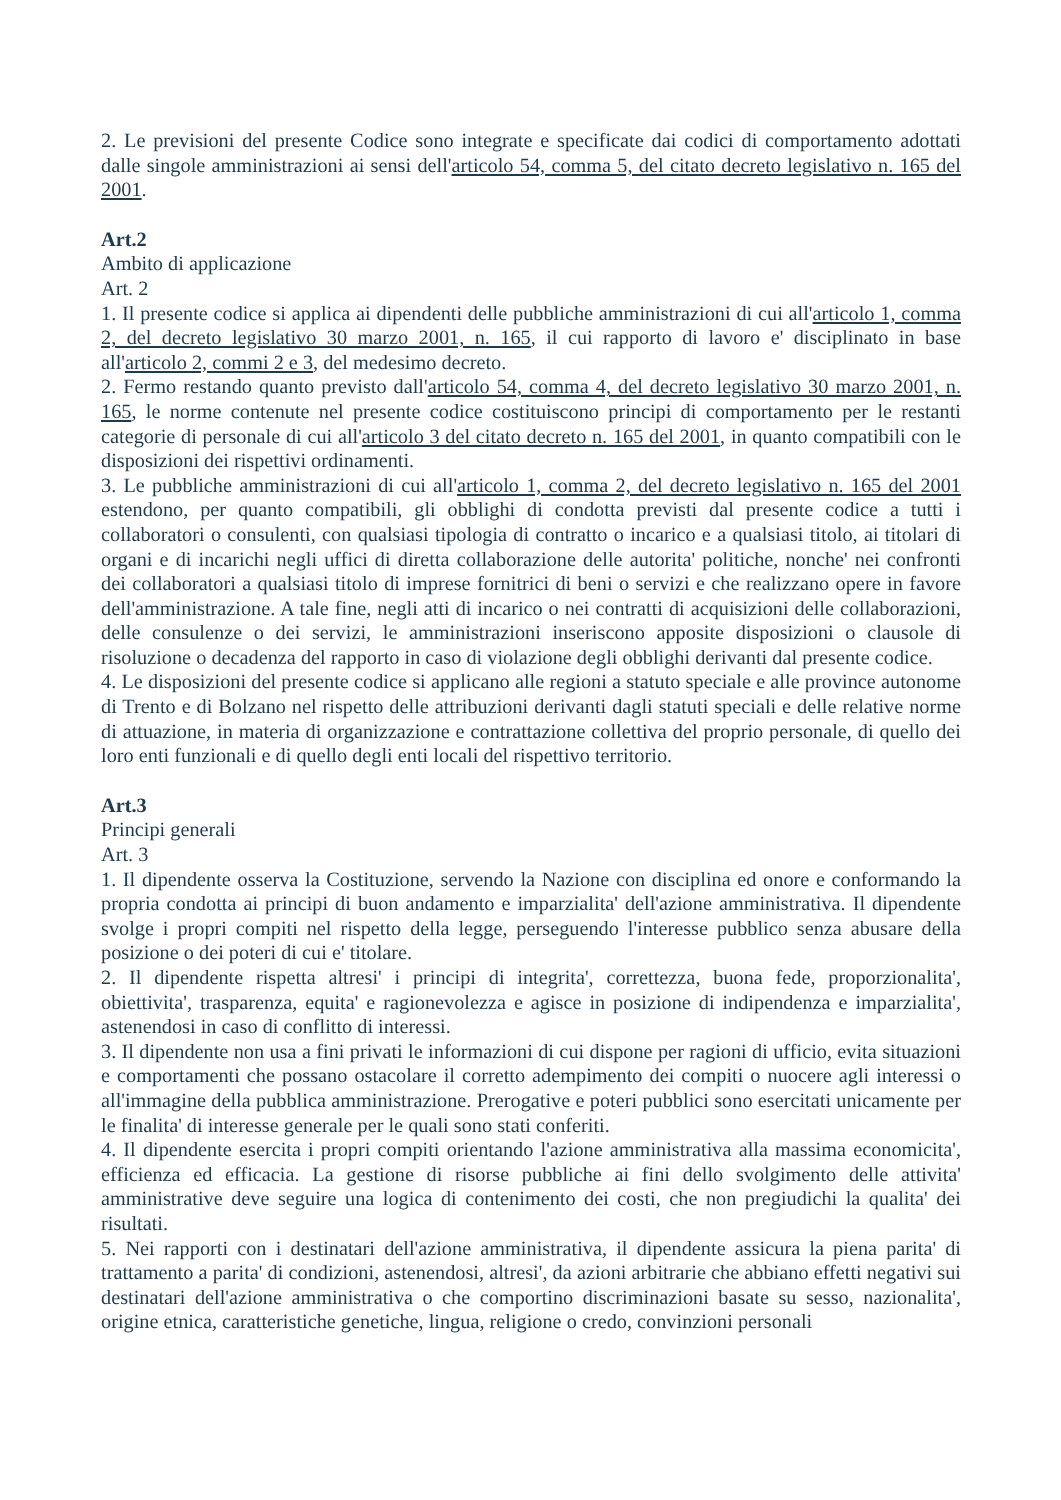2. Le previsioni del presente Codice sono integrate e specificate dai codici di comportamento adottati dalle singole amministrazioni ai sensi dell'articolo 54, comma 5, del citato decreto legislativo n. 165 del 2001.
Art.2
Ambito di applicazione
Art. 2
1. Il presente codice si applica ai dipendenti delle pubbliche amministrazioni di cui all'articolo 1, comma 2, del decreto legislativo 30 marzo 2001, n. 165, il cui rapporto di lavoro e' disciplinato in base all'articolo 2, commi 2 e 3, del medesimo decreto.
2. Fermo restando quanto previsto dall'articolo 54, comma 4, del decreto legislativo 30 marzo 2001, n. 165, le norme contenute nel presente codice costituiscono principi di comportamento per le restanti categorie di personale di cui all'articolo 3 del citato decreto n. 165 del 2001, in quanto compatibili con le disposizioni dei rispettivi ordinamenti.
3. Le pubbliche amministrazioni di cui all'articolo 1, comma 2, del decreto legislativo n. 165 del 2001 estendono, per quanto compatibili, gli obblighi di condotta previsti dal presente codice a tutti i collaboratori o consulenti, con qualsiasi tipologia di contratto o incarico e a qualsiasi titolo, ai titolari di organi e di incarichi negli uffici di diretta collaborazione delle autorita' politiche, nonche' nei confronti dei collaboratori a qualsiasi titolo di imprese fornitrici di beni o servizi e che realizzano opere in favore dell'amministrazione. A tale fine, negli atti di incarico o nei contratti di acquisizioni delle collaborazioni, delle consulenze o dei servizi, le amministrazioni inseriscono apposite disposizioni o clausole di risoluzione o decadenza del rapporto in caso di violazione degli obblighi derivanti dal presente codice.
4. Le disposizioni del presente codice si applicano alle regioni a statuto speciale e alle province autonome di Trento e di Bolzano nel rispetto delle attribuzioni derivanti dagli statuti speciali e delle relative norme di attuazione, in materia di organizzazione e contrattazione collettiva del proprio personale, di quello dei loro enti funzionali e di quello degli enti locali del rispettivo territorio.
Art.3
Principi generali
Art. 3
1. Il dipendente osserva la Costituzione, servendo la Nazione con disciplina ed onore e conformando la propria condotta ai principi di buon andamento e imparzialita' dell'azione amministrativa. Il dipendente svolge i propri compiti nel rispetto della legge, perseguendo l'interesse pubblico senza abusare della posizione o dei poteri di cui e' titolare.
2. Il dipendente rispetta altresi' i principi di integrita', correttezza, buona fede, proporzionalita', obiettivita', trasparenza, equita' e ragionevolezza e agisce in posizione di indipendenza e imparzialita', astenendosi in caso di conflitto di interessi.
3. Il dipendente non usa a fini privati le informazioni di cui dispone per ragioni di ufficio, evita situazioni e comportamenti che possano ostacolare il corretto adempimento dei compiti o nuocere agli interessi o all'immagine della pubblica amministrazione. Prerogative e poteri pubblici sono esercitati unicamente per le finalita' di interesse generale per le quali sono stati conferiti.
4. Il dipendente esercita i propri compiti orientando l'azione amministrativa alla massima economicita', efficienza ed efficacia. La gestione di risorse pubbliche ai fini dello svolgimento delle attivita' amministrative deve seguire una logica di contenimento dei costi, che non pregiudichi la qualita' dei risultati.
5. Nei rapporti con i destinatari dell'azione amministrativa, il dipendente assicura la piena parita' di trattamento a parita' di condizioni, astenendosi, altresi', da azioni arbitrarie che abbiano effetti negativi sui destinatari dell'azione amministrativa o che comportino discriminazioni basate su sesso, nazionalita', origine etnica, caratteristiche genetiche, lingua, religione o credo, convinzioni personali